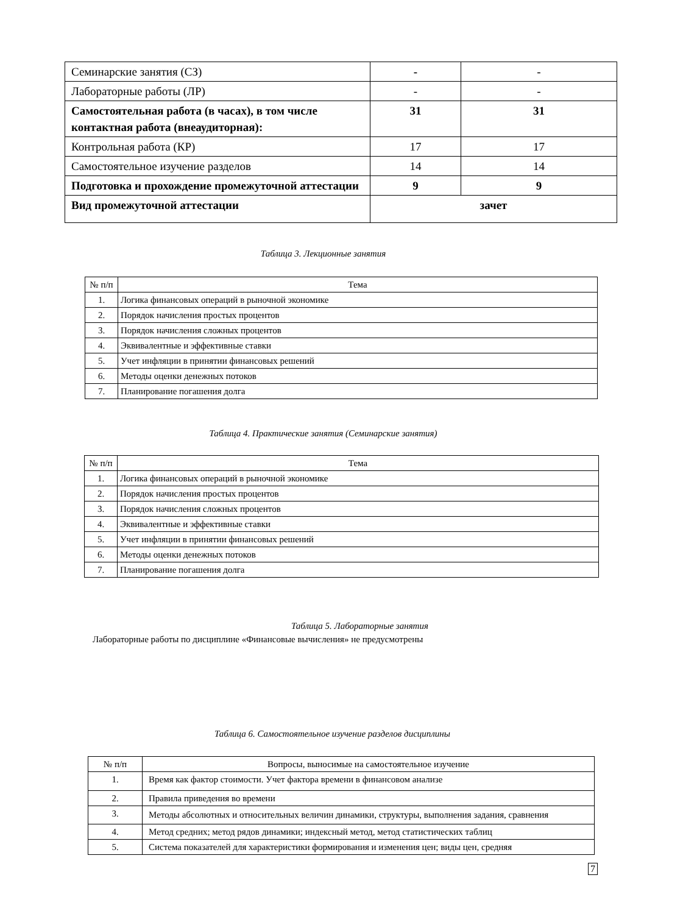| Семинарские занятия (СЗ) | - | - |
| Лабораторные работы (ЛР) | - | - |
| Самостоятельная работа (в часах), в том числе контактная работа (внеаудиторная): | 31 | 31 |
| Контрольная работа (КР) | 17 | 17 |
| Самостоятельное изучение разделов | 14 | 14 |
| Подготовка и прохождение промежуточной аттестации | 9 | 9 |
| Вид промежуточной аттестации | зачет | |
Таблица 3. Лекционные занятия
| № п/п | Тема |
| --- | --- |
| 1. | Логика финансовых операций в рыночной экономике |
| 2. | Порядок начисления простых процентов |
| 3. | Порядок начисления сложных процентов |
| 4. | Эквивалентные и эффективные ставки |
| 5. | Учет инфляции в принятии финансовых решений |
| 6. | Методы оценки денежных потоков |
| 7. | Планирование погашения долга |
Таблица 4. Практические занятия (Семинарские занятия)
| № п/п | Тема |
| --- | --- |
| 1. | Логика финансовых операций в рыночной экономике |
| 2. | Порядок начисления простых процентов |
| 3. | Порядок начисления сложных процентов |
| 4. | Эквивалентные и эффективные ставки |
| 5. | Учет инфляции в принятии финансовых решений |
| 6. | Методы оценки денежных потоков |
| 7. | Планирование погашения долга |
Таблица 5. Лабораторные занятия
Лабораторные работы по дисциплине «Финансовые вычисления» не предусмотрены
Таблица 6. Самостоятельное изучение разделов дисциплины
| № п/п | Вопросы, выносимые на самостоятельное изучение |
| --- | --- |
| 1. | Время как фактор стоимости. Учет фактора времени в финансовом анализе |
| 2. | Правила приведения во времени |
| 3. | Методы абсолютных и относительных величин динамики, структуры, выполнения задания, сравнения |
| 4. | Метод средних; метод рядов динамики; индексный метод, метод статистических таблиц |
| 5. | Система показателей для характеристики формирования и изменения цен; виды цен, средняя |
7